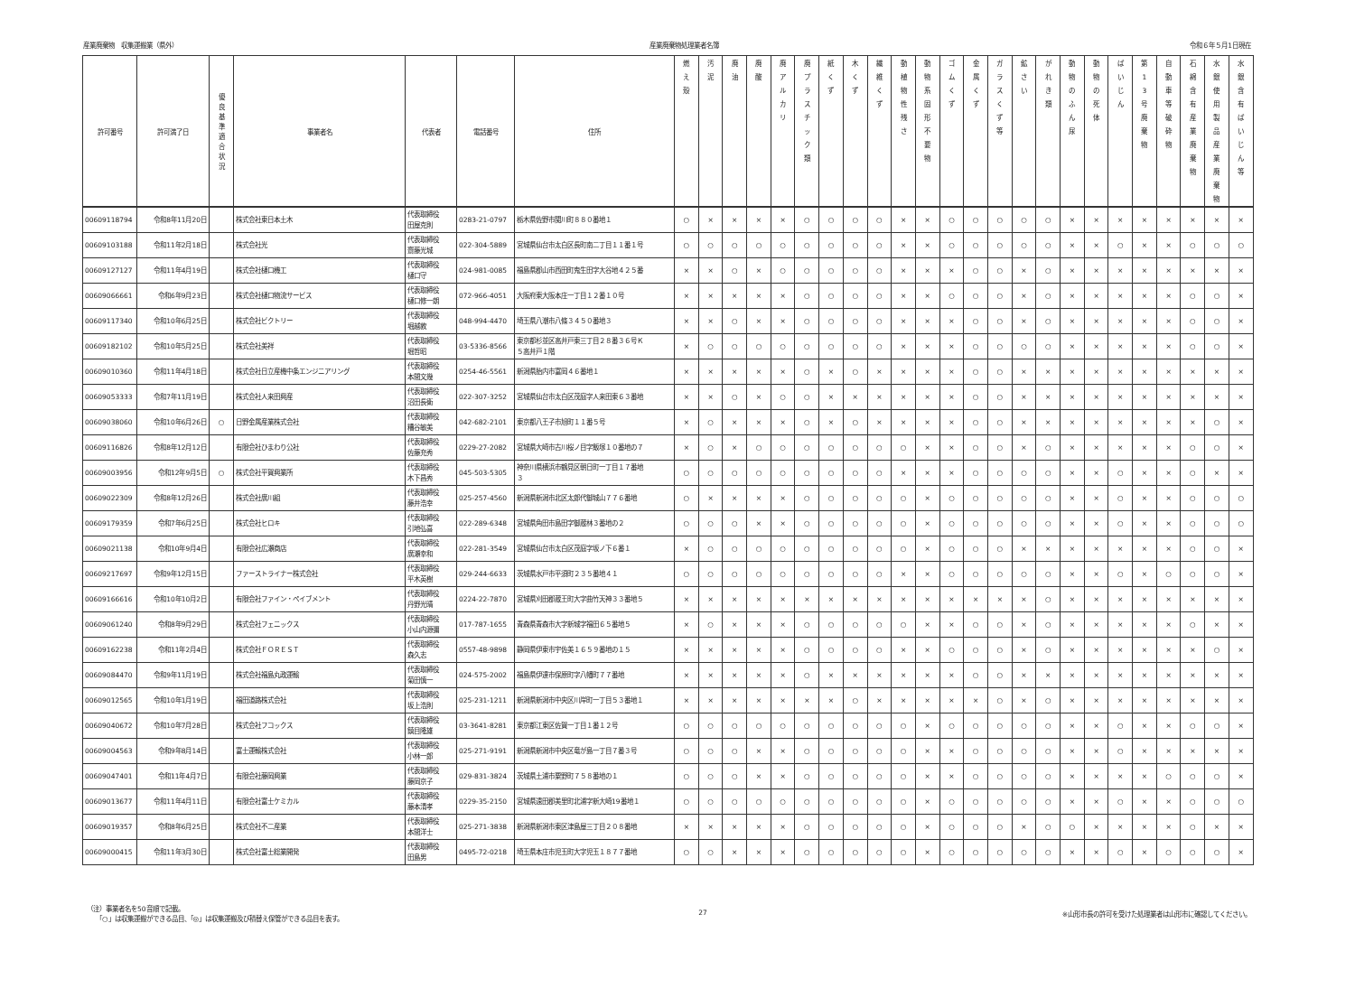産業廃棄物　収集運搬業（県外） 産業廃棄物処理業者名簿 令和６年５月1日現在
| 許可番号 | 許可満了日 | 優 良 基 準 適 合 状 況 | 事業者名 | 代表者 | 電話番号 | 住所 | 燃 え 殻 | 汚 泥 | 廃 油 | 廃 酸 | 廃 ア ル カ リ | 廃 プ ラ ス チ ッ ク 類 | 紙 く ず | 木 く ず | 繊 維 く ず | 動 植 物 性 残 さ | 動 物 系 固 形 不 要 物 | ゴ ム く ず | 金 属 く ず | ガ ラ ス く ず 等 | 鉱 さ い | が れ き 類 | 動 物 の ふ ん 尿 | 動 物 の 死 体 | ば い じ ん | 第 1 3 号 廃 棄 物 | 自 動 車 等 破 砕 物 | 石 綿 含 有 産 業 廃 棄 物 | 水 銀 使 用 製 品 産 業 廃 棄 物 | 水 銀 含 有 ば い じ ん 等 |
| --- | --- | --- | --- | --- | --- | --- | --- | --- | --- | --- | --- | --- | --- | --- | --- | --- | --- | --- | --- | --- | --- | --- | --- | --- | --- | --- | --- | --- | --- | --- |
| 00609118794 | 令和8年11月20日 | | 株式会社東日本土木 | 代表取締役 田屋克則 | 0283-21-0797 | 栃木県佐野市関川町８８０番地１ | ○ | × | × | × | × | ○ | ○ | ○ | ○ | × | × | ○ | ○ | ○ | ○ | ○ | × | × | × | × | × | × | × | × |
| 00609103188 | 令和11年2月18日 | | 株式会社光 | 代表取締役 齋藤光城 | 022-304-5889 | 宮城県仙台市太白区長町南二丁目１１番１号 | ○ | ○ | ○ | ○ | ○ | ○ | ○ | ○ | ○ | × | × | ○ | ○ | ○ | ○ | ○ | × | × | ○ | × | × | ○ | ○ | ○ |
| 00609127127 | 令和11年4月19日 | | 株式会社樋口機工 | 代表取締役 樋口守 | 024-981-0085 | 福島県郡山市西田町鬼生田字大谷地４２５番 | × | × | ○ | × | ○ | ○ | ○ | ○ | ○ | × | × | × | ○ | ○ | × | ○ | × | × | × | × | × | × | × | × |
| 00609066661 | 令和6年9月23日 | | 株式会社樋口物流サービス | 代表取締役 樋口修一朗 | 072-966-4051 | 大阪府東大阪本庄一丁目１２番１０号 | × | × | × | × | × | ○ | ○ | ○ | ○ | × | × | ○ | ○ | ○ | × | ○ | × | × | × | × | × | ○ | ○ | × |
| 00609117340 | 令和10年6月25日 | | 株式会社ビクトリー | 代表取締役 堀越敦 | 048-994-4470 | 埼玉県八潮市八條３４５０番地３ | × | × | ○ | × | × | ○ | ○ | ○ | ○ | × | × | × | ○ | ○ | × | ○ | × | × | × | × | × | ○ | ○ | × |
| 00609182102 | 令和10年5月25日 | | 株式会社美祥 | 代表取締役 堀哲昭 | 03-5336-8566 | 東京都杉並区高井戸東三丁目２８番３６号Ｋ ５高井戸１階 | × | ○ | ○ | ○ | ○ | ○ | ○ | ○ | ○ | × | × | × | ○ | ○ | ○ | ○ | × | × | × | × | × | ○ | ○ | × |
| 00609010360 | 令和11年4月18日 | | 株式会社日立産機中条エンジニアリング | 代表取締役 本間文幾 | 0254-46-5561 | 新潟県胎内市富岡４６番地１ | × | × | × | × | × | ○ | × | ○ | × | × | × | × | ○ | ○ | × | × | × | × | × | × | × | × | × | × |
| 00609053333 | 令和7年11月19日 | | 株式会社人来田興産 | 代表取締役 沼田長衛 | 022-307-3252 | 宮城県仙台市太白区茂庭字人来田東６３番地 | × | × | ○ | × | ○ | ○ | × | × | × | × | × | × | ○ | ○ | × | × | × | × | × | × | × | × | × | × |
| 00609038060 | 令和10年6月26日 | ○ | 日野金属産業株式会社 | 代表取締役 糟谷敏美 | 042-682-2101 | 東京都八王子市旭町１１番５号 | × | ○ | × | × | × | ○ | × | ○ | × | × | × | × | ○ | ○ | × | × | × | × | × | × | × | × | ○ | × |
| 00609116826 | 令和8年12月12日 | | 有限会社ひまわり公社 | 代表取締役 佐藤充秀 | 0229-27-2082 | 宮城県大崎市古川桜ノ目字飯塚１０番地の７ | × | ○ | × | ○ | ○ | ○ | ○ | ○ | ○ | ○ | × | × | ○ | ○ | × | ○ | × | × | × | × | × | ○ | ○ | × |
| 00609003956 | 令和12年9月5日 | ○ | 株式会社平賀興業所 | 代表取締役 木下昌秀 | 045-503-5305 | 神奈川県横浜市鶴見区朝日町一丁目１７番地 ３ | ○ | ○ | ○ | ○ | ○ | ○ | ○ | ○ | ○ | × | × | × | ○ | ○ | ○ | ○ | × | × | ○ | × | × | ○ | × | × |
| 00609022309 | 令和8年12月26日 | | 株式会社廣川組 | 代表取締役 藤井浩幸 | 025-257-4560 | 新潟県新潟市北区太郎代御城山７７６番地 | ○ | × | × | × | × | ○ | ○ | ○ | ○ | ○ | × | ○ | ○ | ○ | ○ | ○ | × | × | ○ | × | × | ○ | ○ | ○ |
| 00609179359 | 令和7年6月25日 | | 株式会社ヒロキ | 代表取締役 引地弘喜 | 022-289-6348 | 宮城県角田市島田字御蔵林３番地の２ | ○ | ○ | ○ | × | × | ○ | ○ | ○ | ○ | ○ | × | ○ | ○ | ○ | ○ | ○ | × | × | ○ | × | × | ○ | ○ | ○ |
| 00609021138 | 令和10年9月4日 | | 有限会社広瀬商店 | 代表取締役 廣瀬幸和 | 022-281-3549 | 宮城県仙台市太白区茂庭字坂ノ下６番１ | × | ○ | ○ | ○ | ○ | ○ | ○ | ○ | ○ | ○ | × | ○ | ○ | ○ | × | × | × | × | × | × | × | ○ | ○ | × |
| 00609217697 | 令和9年12月15日 | | ファーストライナー株式会社 | 代表取締役 平木英樹 | 029-244-6633 | 茨城県水戸市平須町２３５番地４１ | ○ | ○ | ○ | ○ | ○ | ○ | ○ | ○ | ○ | × | × | ○ | ○ | ○ | ○ | ○ | × | × | ○ | × | ○ | ○ | ○ | × |
| 00609166616 | 令和10年10月2日 | | 有限会社ファイン・ペイブメント | 代表取締役 丹野光晴 | 0224-22-7870 | 宮城県刈田郡蔵王町大字曲竹天神３３番地５ | × | × | × | × | × | × | × | × | × | × | × | × | × | × | × | ○ | × | × | × | × | × | × | × | × |
| 00609061240 | 令和8年9月29日 | | 株式会社フェニックス | 代表取締役 小山内源彌 | 017-787-1655 | 青森県青森市大字新城字福田６５番地５ | × | ○ | × | × | × | ○ | ○ | ○ | ○ | ○ | × | × | ○ | ○ | × | ○ | × | × | × | × | × | ○ | × | × |
| 00609162238 | 令和11年2月4日 | | 株式会社ＦＯＲＥＳＴ | 代表取締役 森久志 | 0557-48-9898 | 静岡県伊東市宇佐美１６５９番地の１５ | × | × | × | × | × | ○ | ○ | ○ | ○ | × | × | ○ | ○ | ○ | × | ○ | × | × | × | × | × | × | ○ | × |
| 00609084470 | 令和9年11月19日 | | 株式会社福島丸政運輸 | 代表取締役 菊田慎一 | 024-575-2002 | 福島県伊達市保原町字八幡町７７番地 | × | × | × | × | × | ○ | × | × | × | × | × | × | ○ | ○ | × | × | × | × | × | × | × | × | × | × |
| 00609012565 | 令和10年1月19日 | | 福田道路株式会社 | 代表取締役 坂上浩則 | 025-231-1211 | 新潟県新潟市中央区川岸町一丁目５３番地１ | × | × | × | × | × | × | × | ○ | × | × | × | × | × | ○ | × | ○ | × | × | × | × | × | × | × | × |
| 00609040672 | 令和10年7月28日 | | 株式会社フコックス | 代表取締役 鎮目隆雄 | 03-3641-8281 | 東京都江東区佐賀一丁目１番１２号 | ○ | ○ | ○ | ○ | ○ | ○ | ○ | ○ | ○ | ○ | × | ○ | ○ | ○ | ○ | ○ | × | × | ○ | × | × | ○ | ○ | × |
| 00609004563 | 令和9年8月14日 | | 富士運輸株式会社 | 代表取締役 小林一郎 | 025-271-9191 | 新潟県新潟市中央区竜が島一丁目７番３号 | ○ | ○ | ○ | × | × | ○ | ○ | ○ | ○ | ○ | × | × | ○ | ○ | ○ | ○ | × | × | ○ | × | × | × | × | × |
| 00609047401 | 令和11年4月7日 | | 有限会社藤岡興業 | 代表取締役 藤岡京子 | 029-831-3824 | 茨城県土浦市粟野町７５８番地の１ | ○ | ○ | ○ | × | × | ○ | ○ | ○ | ○ | ○ | × | × | ○ | ○ | ○ | ○ | × | × | × | × | ○ | ○ | ○ | × |
| 00609013677 | 令和11年4月11日 | | 有限会社富士ケミカル | 代表取締役 藤本清孝 | 0229-35-2150 | 宮城県遠田郡美里町北浦字新大崎19番地１ | ○ | ○ | ○ | ○ | ○ | ○ | ○ | ○ | ○ | ○ | × | ○ | ○ | ○ | ○ | ○ | × | × | ○ | × | × | ○ | ○ | ○ |
| 00609019357 | 令和8年6月25日 | | 株式会社不二産業 | 代表取締役 本間洋士 | 025-271-3838 | 新潟県新潟市東区津島屋三丁目２０８番地 | × | × | × | × | × | ○ | ○ | ○ | ○ | ○ | × | ○ | ○ | ○ | × | ○ | ○ | × | × | × | × | ○ | × | × |
| 00609000415 | 令和11年3月30日 | | 株式会社富士総業開発 | 代表取締役 田島男 | 0495-72-0218 | 埼玉県本庄市児玉町大字児玉１８７７番地 | ○ | ○ | × | × | × | ○ | ○ | ○ | ○ | ○ | × | ○ | ○ | ○ | ○ | ○ | × | × | ○ | × | ○ | ○ | ○ | × |
（注）事業者名を50音順で記載。
　　「○」は収集運搬ができる品目、「◎」は収集運搬及び積替え保管ができる品目を表す。
27 ※山形市長の許可を受けた処理業者は山形市に確認してください。